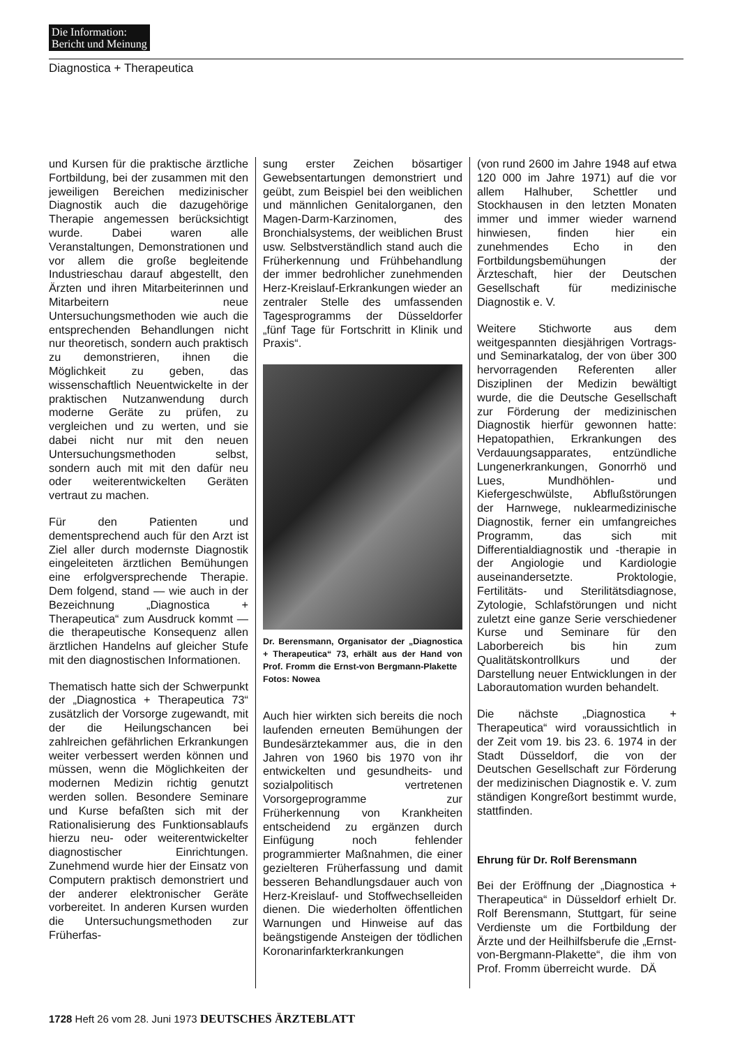Die Information:
Bericht und Meinung
Diagnostica + Therapeutica
und Kursen für die praktische ärztliche Fortbildung, bei der zusammen mit den jeweiligen Bereichen medizinischer Diagnostik auch die dazugehörige Therapie angemessen berücksichtigt wurde. Dabei waren alle Veranstaltungen, Demonstrationen und vor allem die große begleitende Industrieschau darauf abgestellt, den Ärzten und ihren Mitarbeiterinnen und Mitarbeitern neue Untersuchungsmethoden wie auch die entsprechenden Behandlungen nicht nur theoretisch, sondern auch praktisch zu demonstrieren, ihnen die Möglichkeit zu geben, das wissenschaftlich Neuentwickelte in der praktischen Nutzanwendung durch moderne Geräte zu prüfen, zu vergleichen und zu werten, und sie dabei nicht nur mit den neuen Untersuchungsmethoden selbst, sondern auch mit mit den dafür neu oder weiterentwickelten Geräten vertraut zu machen.
Für den Patienten und dementsprechend auch für den Arzt ist Ziel aller durch modernste Diagnostik eingeleiteten ärztlichen Bemühungen eine erfolgversprechende Therapie. Dem folgend, stand — wie auch in der Bezeichnung „Diagnostica + Therapeutica“ zum Ausdruck kommt — die therapeutische Konsequenz allen ärztlichen Handelns auf gleicher Stufe mit den diagnostischen Informationen.
Thematisch hatte sich der Schwerpunkt der „Diagnostica + Therapeutica 73“ zusätzlich der Vorsorge zugewandt, mit der die Heilungschancen bei zahlreichen gefährlichen Erkrankungen weiter verbessert werden können und müssen, wenn die Möglichkeiten der modernen Medizin richtig genutzt werden sollen. Besondere Seminare und Kurse befaßten sich mit der Rationalisierung des Funktionsablaufs hierzu neu- oder weiterentwickelter diagnostischer Einrichtungen. Zunehmend wurde hier der Einsatz von Computern praktisch demonstriert und der anderer elektronischer Geräte vorbereitet. In anderen Kursen wurden die Untersuchungsmethoden zur Früherfas-
sung erster Zeichen bösartiger Gewebsentartungen demonstriert und geübt, zum Beispiel bei den weiblichen und männlichen Genitalorganen, den Magen-Darm-Karzinomen, des Bronchialsystems, der weiblichen Brust usw. Selbstverständlich stand auch die Früherkennung und Frühbehandlung der immer bedrohlicher zunehmenden Herz-Kreislauf-Erkrankungen wieder an zentraler Stelle des umfassenden Tagesprogramms der Düsseldorfer „fünf Tage für Fortschritt in Klinik und Praxis“.
Dr. Berensmann, Organisator der „Diagnostica + Therapeutica“ 73, erhält aus der Hand von Prof. Fromm die Ernst-von Bergmann-Plakette Fotos: Nowea
Auch hier wirkten sich bereits die noch laufenden erneuten Bemühungen der Bundesärztekammer aus, die in den Jahren von 1960 bis 1970 von ihr entwickelten und gesundheits- und sozialpolitisch vertretenen Vorsorgeprogramme zur Früherkennung von Krankheiten entscheidend zu ergänzen durch Einfügung noch fehlender programmierter Maßnahmen, die einer gezielteren Früherfassung und damit besseren Behandlungsdauer auch von Herz-Kreislauf- und Stoffwechselleiden dienen. Die wiederholten öffentlichen Warnungen und Hinweise auf das beängstigende Ansteigen der tödlichen Koronarinfarkterkrankungen
(von rund 2600 im Jahre 1948 auf etwa 120 000 im Jahre 1971) auf die vor allem Halhuber, Schettler und Stockhausen in den letzten Monaten immer und immer wieder warnend hinwiesen, finden hier ein zunehmendes Echo in den Fortbildungsbemühungen der Ärzteschaft, hier der Deutschen Gesellschaft für medizinische Diagnostik e. V.
Weitere Stichworte aus dem weitgespannten diesjährigen Vortrags- und Seminarkatalog, der von über 300 hervorragenden Referenten aller Disziplinen der Medizin bewältigt wurde, die die Deutsche Gesellschaft zur Förderung der medizinischen Diagnostik hierfür gewonnen hatte: Hepatopathien, Erkrankungen des Verdauungsapparates, entzündliche Lungenerkrankungen, Gonorrhö und Lues, Mundhöhlen- und Kiefergeschwülste, Abflußstörungen der Harnwege, nuklearmedizinische Diagnostik, ferner ein umfangreiches Programm, das sich mit Differentialdiagnostik und -therapie in der Angiologie und Kardiologie auseinandersetzte. Proktologie, Fertilitäts- und Sterilitätsdiagnose, Zytologie, Schlafstörungen und nicht zuletzt eine ganze Serie verschiedener Kurse und Seminare für den Laborbereich bis hin zum Qualitätskontrollkurs und der Darstellung neuer Entwicklungen in der Laborautomation wurden behandelt.
Die nächste „Diagnostica + Therapeutica“ wird voraussichtlich in der Zeit vom 19. bis 23. 6. 1974 in der Stadt Düsseldorf, die von der Deutschen Gesellschaft zur Förderung der medizinischen Diagnostik e. V. zum ständigen Kongreßort bestimmt wurde, stattfinden.
Ehrung für Dr. Rolf Berensmann
Bei der Eröffnung der „Diagnostica + Therapeutica“ in Düsseldorf erhielt Dr. Rolf Berensmann, Stuttgart, für seine Verdienste um die Fortbildung der Ärzte und der Heilhilfsberufe die „Ernst-von-Bergmann-Plakette“, die ihm von Prof. Fromm überreicht wurde. DÄ
1728 Heft 26 vom 28. Juni 1973 DEUTSCHES ÄRZTEBLATT